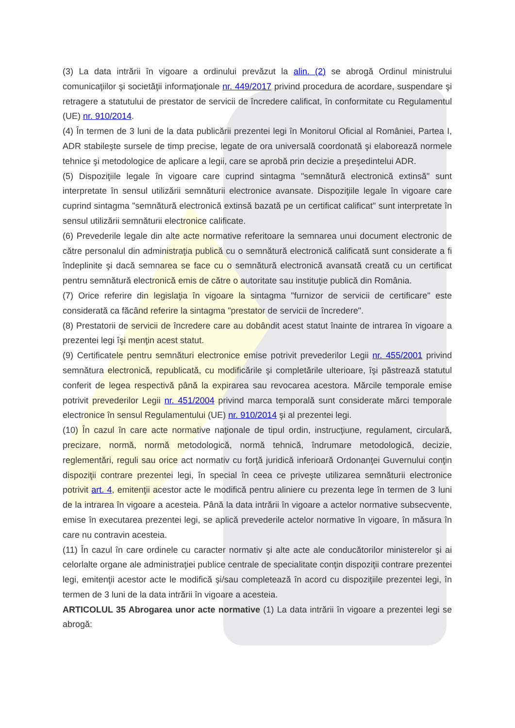(3) La data intrării în vigoare a ordinului prevăzut la alin. (2) se abrogă Ordinul ministrului comunicaţiilor şi societăţii informaţionale nr. 449/2017 privind procedura de acordare, suspendare şi retragere a statutului de prestator de servicii de încredere calificat, în conformitate cu Regulamentul (UE) nr. 910/2014.
(4) În termen de 3 luni de la data publicării prezentei legi în Monitorul Oficial al României, Partea I, ADR stabileşte sursele de timp precise, legate de ora universală coordonată şi elaborează normele tehnice şi metodologice de aplicare a legii, care se aprobă prin decizie a preşedintelui ADR.
(5) Dispoziţiile legale în vigoare care cuprind sintagma "semnătură electronică extinsă" sunt interpretate în sensul utilizării semnăturii electronice avansate. Dispoziţiile legale în vigoare care cuprind sintagma "semnătură electronică extinsă bazată pe un certificat calificat" sunt interpretate în sensul utilizării semnăturii electronice calificate.
(6) Prevederile legale din alte acte normative referitoare la semnarea unui document electronic de către personalul din administraţia publică cu o semnătură electronică calificată sunt considerate a fi îndeplinite şi dacă semnarea se face cu o semnătură electronică avansată creată cu un certificat pentru semnătură electronică emis de către o autoritate sau instituţie publică din România.
(7) Orice referire din legislaţia în vigoare la sintagma "furnizor de servicii de certificare" este considerată ca făcând referire la sintagma "prestator de servicii de încredere".
(8) Prestatorii de servicii de încredere care au dobândit acest statut înainte de intrarea în vigoare a prezentei legi îşi menţin acest statut.
(9) Certificatele pentru semnături electronice emise potrivit prevederilor Legii nr. 455/2001 privind semnătura electronică, republicată, cu modificările şi completările ulterioare, îşi păstrează statutul conferit de legea respectivă până la expirarea sau revocarea acestora. Mărcile temporale emise potrivit prevederilor Legii nr. 451/2004 privind marca temporală sunt considerate mărci temporale electronice în sensul Regulamentului (UE) nr. 910/2014 şi al prezentei legi.
(10) În cazul în care acte normative naţionale de tipul ordin, instrucţiune, regulament, circulară, precizare, normă, normă metodologică, normă tehnică, îndrumare metodologică, decizie, reglementări, reguli sau orice act normativ cu forţă juridică inferioară Ordonanţei Guvernului conţin dispoziţii contrare prezentei legi, în special în ceea ce priveşte utilizarea semnăturii electronice potrivit art. 4, emitenţii acestor acte le modifică pentru aliniere cu prezenta lege în termen de 3 luni de la intrarea în vigoare a acesteia. Până la data intrării în vigoare a actelor normative subsecvente, emise în executarea prezentei legi, se aplică prevederile actelor normative în vigoare, în măsura în care nu contravin acesteia.
(11) În cazul în care ordinele cu caracter normativ şi alte acte ale conducătorilor ministerelor şi ai celorlalte organe ale administraţiei publice centrale de specialitate conţin dispoziţii contrare prezentei legi, emitenţii acestor acte le modifică şi/sau completează în acord cu dispoziţiile prezentei legi, în termen de 3 luni de la data intrării în vigoare a acesteia.
ARTICOLUL 35 Abrogarea unor acte normative (1) La data intrării în vigoare a prezentei legi se abrogă: